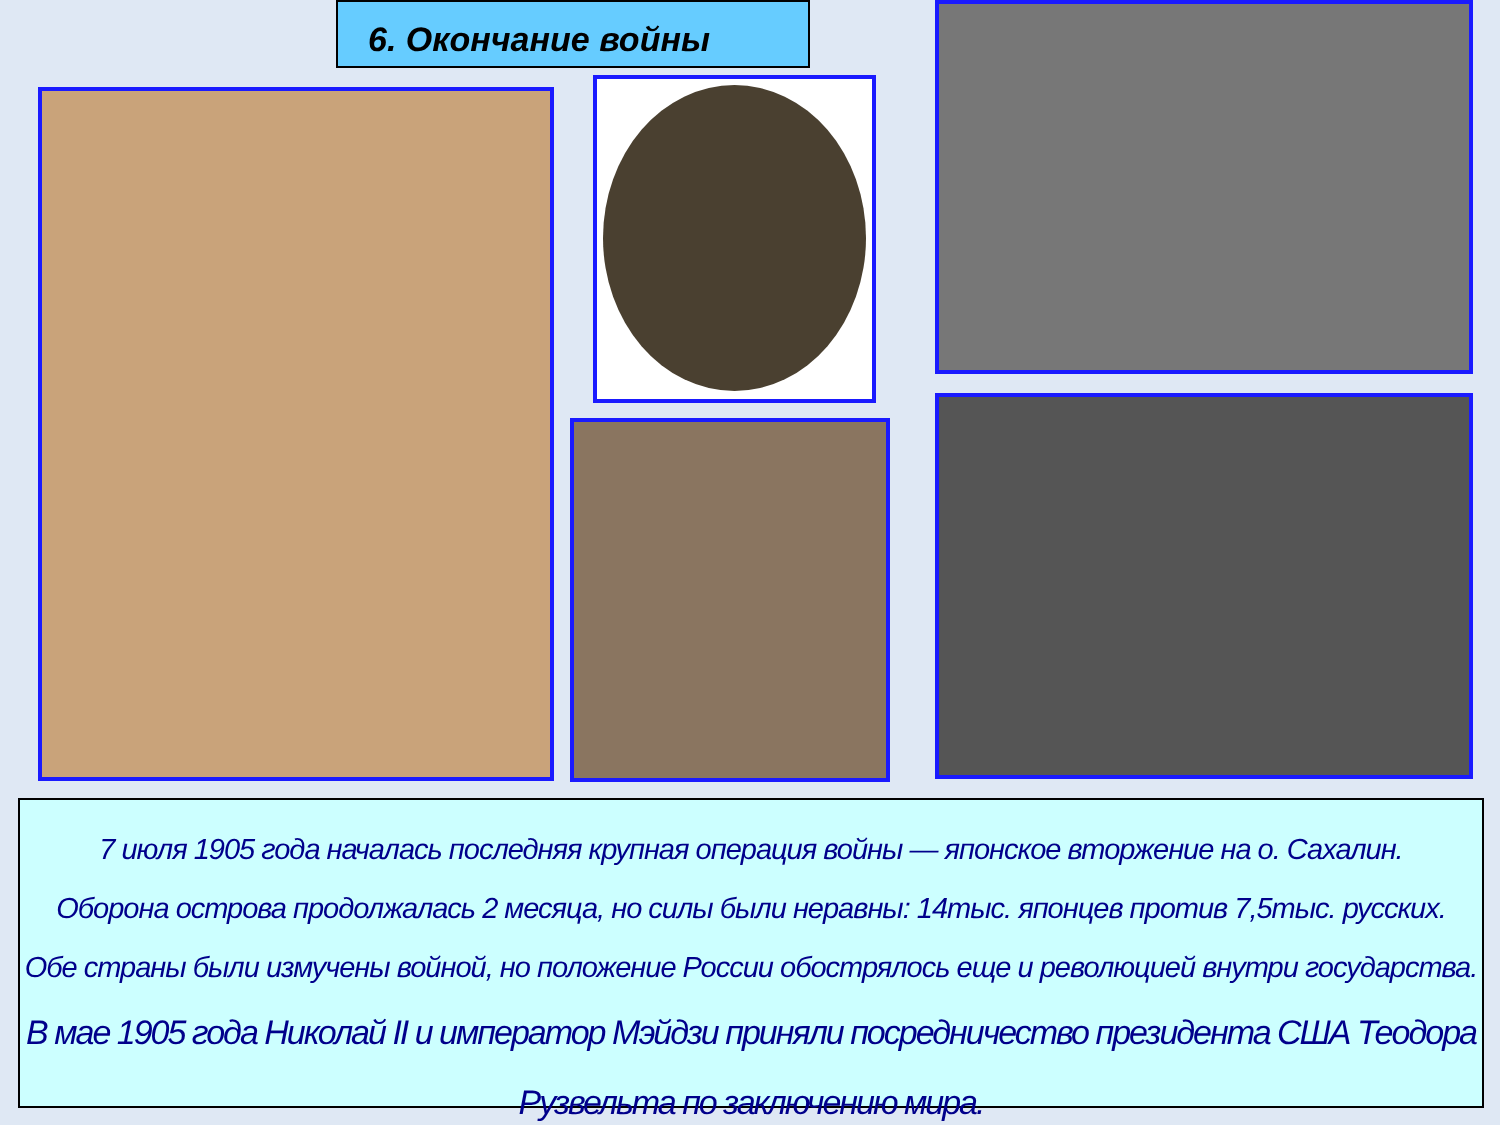6. Окончание войны
7 июля 1905 года началась последняя крупная операция войны — японское вторжение на о. Сахалин.
Оборона острова продолжалась 2 месяца, но силы были неравны: 14тыс. японцев против 7,5тыс. русских.
Обе страны были измучены войной, но положение России обострялось еще и революцией внутри государства.
В мае 1905 года Николай II и император Мэйдзи приняли посредничество президента США Теодора Рузвельта по заключению мира.